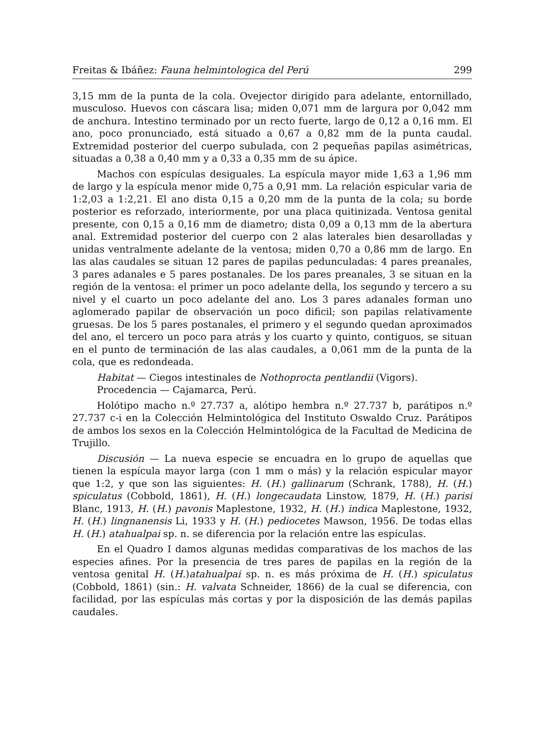Freitas & Ibáñez: Fauna helmintologica del Perú 299
3,15 mm de la punta de la cola. Ovejector dirigido para adelante, entornillado, musculoso. Huevos con cáscara lisa; miden 0,071 mm de largura por 0,042 mm de anchura. Intestino terminado por un recto fuerte, largo de 0,12 a 0,16 mm. El ano, poco pronunciado, está situado a 0,67 a 0,82 mm de la punta caudal. Extremidad posterior del cuerpo subulada, con 2 pequeñas papilas asimétricas, situadas a 0,38 a 0,40 mm y a 0,33 a 0,35 mm de su ápice.
Machos con espículas desiguales. La espícula mayor mide 1,63 a 1,96 mm de largo y la espícula menor mide 0,75 a 0,91 mm. La relación espicular varia de 1:2,03 a 1:2,21. El ano dista 0,15 a 0,20 mm de la punta de la cola; su borde posterior es reforzado, interiormente, por una placa quitinizada. Ventosa genital presente, con 0,15 a 0,16 mm de diametro; dista 0,09 a 0,13 mm de la abertura anal. Extremidad posterior del cuerpo con 2 alas laterales bien desarolladas y unidas ventralmente adelante de la ventosa; miden 0,70 a 0,86 mm de largo. En las alas caudales se situan 12 pares de papilas pedunculadas: 4 pares preanales, 3 pares adanales e 5 pares postanales. De los pares preanales, 3 se situan en la región de la ventosa: el primer un poco adelante della, los segundo y tercero a su nivel y el cuarto un poco adelante del ano. Los 3 pares adanales forman uno aglomerado papilar de observación un poco dificil; son papilas relativamente gruesas. De los 5 pares postanales, el primero y el segundo quedan aproximados del ano, el tercero un poco para atrás y los cuarto y quinto, contiguos, se situan en el punto de terminación de las alas caudales, a 0,061 mm de la punta de la cola, que es redondeada.
Habitat — Ciegos intestinales de Nothoprocta pentlandii (Vigors).
Procedencia — Cajamarca, Perú.
Holótipo macho n.º 27.737 a, alótipo hembra n.º 27.737 b, parátipos n.º 27.737 c-i en la Colección Helmintológica del Instituto Oswaldo Cruz. Parátipos de ambos los sexos en la Colección Helmintológica de la Facultad de Medicina de Trujillo.
Discusión — La nueva especie se encuadra en lo grupo de aquellas que tienen la espícula mayor larga (con 1 mm o más) y la relación espicular mayor que 1:2, y que son las siguientes: H. (H.) gallinarum (Schrank, 1788), H. (H.) spiculatus (Cobbold, 1861), H. (H.) longecaudata Linstow, 1879, H. (H.) parisi Blanc, 1913, H. (H.) pavonis Maplestone, 1932, H. (H.) indica Maplestone, 1932, H. (H.) lingnanensis Li, 1933 y H. (H.) pediocetes Mawson, 1956. De todas ellas H. (H.) atahualpai sp. n. se diferencia por la relación entre las espículas.
En el Quadro I damos algunas medidas comparativas de los machos de las especies afines. Por la presencia de tres pares de papilas en la región de la ventosa genital H. (H.)atahualpai sp. n. es más próxima de H. (H.) spiculatus (Cobbold, 1861) (sin.: H. valvata Schneider, 1866) de la cual se diferencia, con facilidad, por las espículas más cortas y por la disposición de las demás papilas caudales.